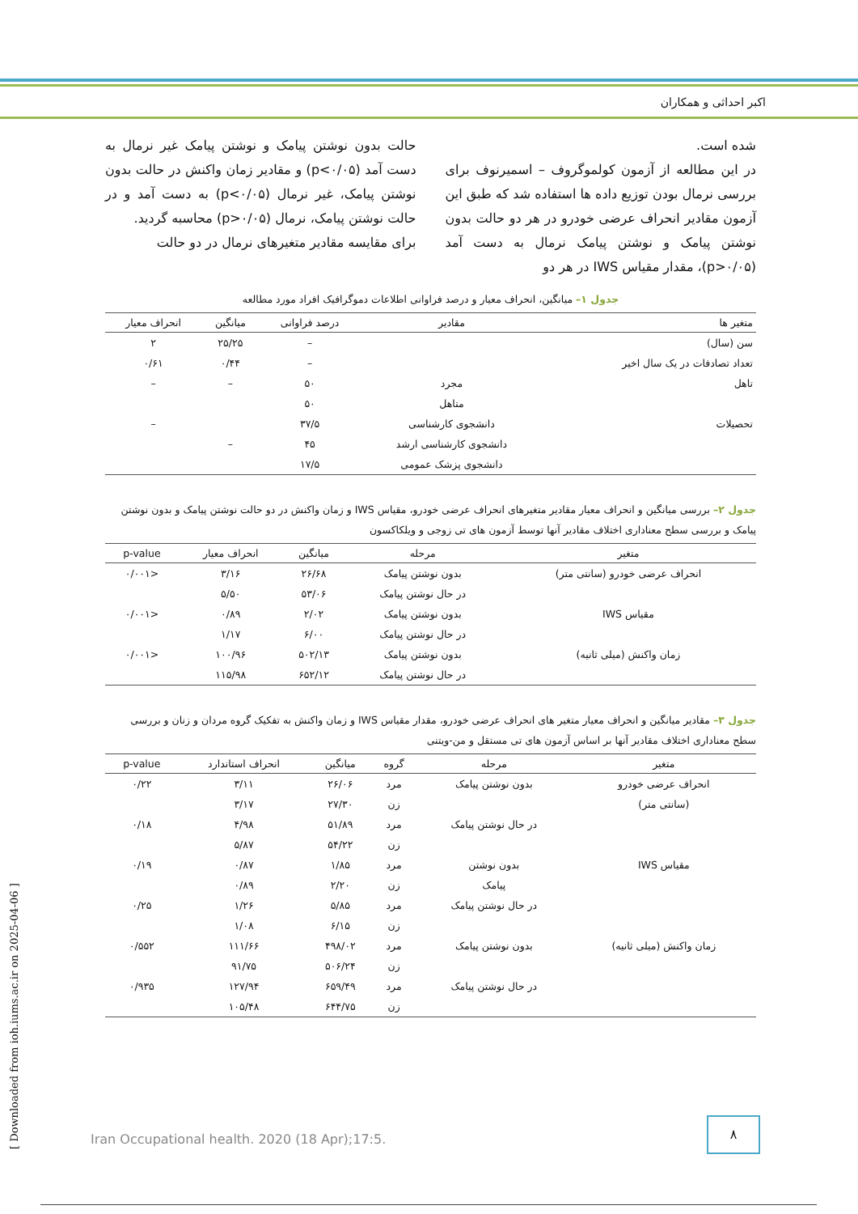اکبر احداثی و همکاران
شده است.
در این مطالعه از آزمون کولموگروف – اسمیرنوف برای بررسی نرمال بودن توزیع داده ها استفاده شد که طبق این آزمون مقادیر انحراف عرضی خودرو در هر دو حالت بدون نوشتن پیامک و نوشتن پیامک نرمال به دست آمد (p>۰/۰۵)، مقدار مقیاس IWS در هر دو
حالت بدون نوشتن پیامک و نوشتن پیامک غیر نرمال به دست آمد (p<۰/۰۵) و مقادیر زمان واکنش در حالت بدون نوشتن پیامک، غیر نرمال (p<۰/۰۵) به دست آمد و در حالت نوشتن پیامک، نرمال (p>۰/۰۵) محاسبه گردید.
برای مقایسه مقادیر متغیرهای نرمال در دو حالت
جدول ۱– میانگین، انحراف معیار و درصد فراوانی اطلاعات دموگرافیک افراد مورد مطالعه
| متغیر ها | مقادیر | درصد فراوانی | میانگین | انحراف معیار |
| --- | --- | --- | --- | --- |
| سن (سال) | | – | ۲۵/۲۵ | ۲ |
| تعداد تصادفات در یک سال اخیر | | – | ۰/۴۴ | ۰/۶۱ |
| تاهل | مجرد | ۵۰ | – | – |
| | متاهل | ۵۰ | | |
| تحصیلات | دانشجوی کارشناسی | ۳۷/۵ | | – |
| | دانشجوی کارشناسی ارشد | ۴۵ | – | |
| | دانشجوی پزشک عمومی | ۱۷/۵ | | |
جدول ۲– بررسی میانگین و انحراف معیار مقادیر متغیرهای انحراف عرضی خودرو، مقیاس IWS و زمان واکنش در دو حالت نوشتن پیامک و بدون نوشتن پیامک و بررسی سطح معناداری اختلاف مقادیر آنها توسط آزمون های تی زوجی و ویلکاکسون
| متغیر | مرحله | میانگین | انحراف معیار | p-value |
| --- | --- | --- | --- | --- |
| انحراف عرضی خودرو (سانتی متر) | بدون نوشتن پیامک | ۲۶/۶۸ | ۳/۱۶ | <۰/۰۰۱ |
| | در حال نوشتن پیامک | ۵۳/۰۶ | ۵/۵۰ | |
| مقیاس IWS | بدون نوشتن پیامک | ۲/۰۲ | ۰/۸۹ | <۰/۰۰۱ |
| | در حال نوشتن پیامک | ۶/۰۰ | ۱/۱۷ | |
| زمان واکنش (میلی ثانیه) | بدون نوشتن پیامک | ۵۰۲/۱۳ | ۱۰۰/۹۶ | <۰/۰۰۱ |
| | در حال نوشتن پیامک | ۶۵۲/۱۲ | ۱۱۵/۹۸ | |
جدول ۳– مقادیر میانگین و انحراف معیار متغیر های انحراف عرضی خودرو، مقدار مقیاس IWS و زمان واکنش به تفکیک گروه مردان و زنان و بررسی سطح معناداری اختلاف مقادیر آنها بر اساس آزمون های تی مستقل و من-ویتنی
| متغیر | مرحله | گروه | میانگین | انحراف استاندارد | p-value |
| --- | --- | --- | --- | --- | --- |
| انحراف عرضی خودرو | بدون نوشتن پیامک | مرد | ۲۶/۰۶ | ۳/۱۱ | ۰/۲۲ |
| (سانتی متر) | | زن | ۲۷/۳۰ | ۳/۱۷ | |
| | در حال نوشتن پیامک | مرد | ۵۱/۸۹ | ۴/۹۸ | ۰/۱۸ |
| | | زن | ۵۴/۲۲ | ۵/۸۷ | |
| مقیاس IWS | بدون نوشتن | مرد | ۱/۸۵ | ۰/۸۷ | ۰/۱۹ |
| | پیامک | زن | ۲/۲۰ | ۰/۸۹ | |
| | در حال نوشتن پیامک | مرد | ۵/۸۵ | ۱/۲۶ | ۰/۲۵ |
| | | زن | ۶/۱۵ | ۱/۰۸ | |
| زمان واکنش (میلی ثانیه) | بدون نوشتن پیامک | مرد | ۴۹۸/۰۲ | ۱۱۱/۶۶ | ۰/۵۵۲ |
| | | زن | ۵۰۶/۲۴ | ۹۱/۷۵ | |
| | در حال نوشتن پیامک | مرد | ۶۵۹/۴۹ | ۱۲۷/۹۴ | ۰/۹۳۵ |
| | | زن | ۶۴۴/۷۵ | ۱۰۵/۴۸ | |
Iran Occupational health. 2020 (18 Apr);17:5.
۸
[ Downloaded from ioh.iums.ac.ir on 2025-04-06 ]